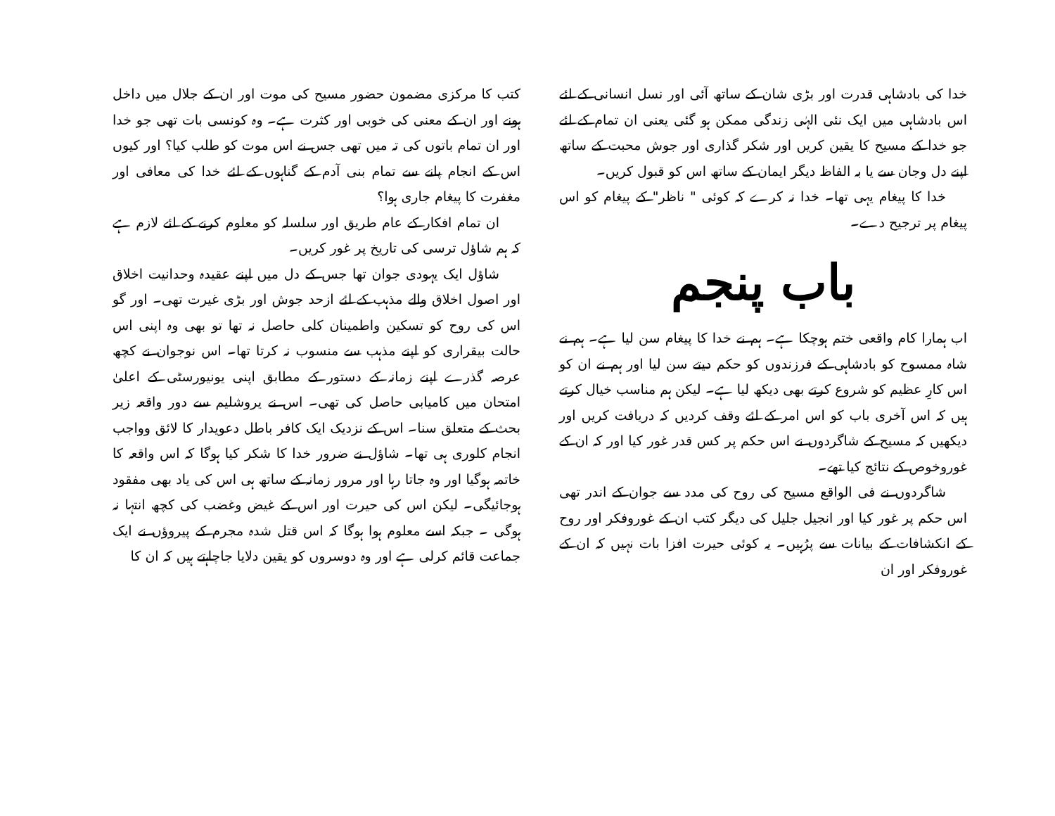خدا کی بادشاہی قدرت اور بڑی شان کے ساتھ آئی اور نسل انسانی کے لئے اس بادشاہی میں ایک نئی الہٰی زندگی ممکن ہو گئی یعنی ان تمام کے لئے جو خدا کے مسیح کا یقین کریں اور شکر گذاری اور جوش محبت کے ساتھ اپنے دل وجان سے یا بہ الفاظ دیگر ایمان کے ساتھ اس کو قبول کریں۔
خدا کا پیغام یہی تھا۔ خدا نہ کرے کہ کوئی " ناظر" کے پیغام کو اس پیغام پر ترجیح دے۔
باب پنجم
اب ہمارا کام واقعی ختم ہوچکا ہے۔ ہم نے خدا کا پیغام سن لیا ہے۔ ہم نے شاہ ممسوح کو بادشاہی کے فرزندوں کو حکم دیتے سن لیا اور ہم نے ان کو اس کارِ عظیم کو شروع کرتے بھی دیکھ لیا ہے۔ لیکن ہم مناسب خیال کرتے ہیں کہ اس آخری باب کو اس امر کے لئے وقف کردیں کہ دریافت کریں اور دیکھیں کہ مسیح کے شاگردوں نے اس حکم پر کس قدر غور کیا اور کہ ان کے غوروخوص کے نتائج کیا تھے۔
شاگردوں نے فی الواقع مسیح کی روح کی مدد سے جوان کے اندر تھی اس حکم پر غور کیا اور انجیل جلیل کی دیگر کتب ان کے غوروفکر اور روح کے انکشافات کے بیانات سے پرُہیں۔ یہ کوئی حیرت افزا بات نہیں کہ ان کے غوروفکر اور ان
کتب کا مرکزی مضمون حضور مسیح کی موت اور ان کے جلال میں داخل ہونے اور ان کے معنی کی خوبی اور کثرت ہے۔ وہ کونسی بات تھی جو خدا اور ان تمام باتوں کی تہ میں تھی جس نے اس موت کو طلب کیا؟ اور کیوں اس کے انجام پانے سے تمام بنی آدم کے گناہوں کے لئے خدا کی معافی اور مغفرت کا پیغام جاری ہوا؟
ان تمام افکار کے عام طریق اور سلسلہ کو معلوم کرنے کے لئے لازم ہے کہ ہم شاؤل ترسی کی تاریخ پر غور کریں۔
شاؤل ایک یہودی جوان تھا جس کے دل میں اپنے عقیدہ وحدانیت اخلاق اور اصول اخلاق والے مذہب کے لئے ازحد جوش اور بڑی غیرت تھی۔ اور گو اس کی روح کو تسکین واطمینان کلی حاصل نہ تھا تو بھی وہ اپنی اس حالت بیقراری کو اپنے مذہب سے منسوب نہ کرتا تھا۔ اس نوجوان نے کچھ عرصہ گذرے اپنے زمانہ کے دستور کے مطابق اپنی یونیورسٹی کے اعلیٰ امتحان میں کامیابی حاصل کی تھی۔ اس نے یروشلیم سے دور واقعہ زیر بحث کے متعلق سنا۔ اس کے نزدیک ایک کافر باطل دعویدار کا لائق وواجب انجام کلوری ہی تھا۔ شاؤل نے ضرور خدا کا شکر کیا ہوگا کہ اس واقعہ کا خاتمہ ہوگیا اور وہ جاتا رہا اور مرور زمانہ کے ساتھ ہی اس کی یاد بھی مفقود ہوجائیگی۔ لیکن اس کی حیرت اور اس کے غیض وغضب کی کچھ انتہا نہ ہوگی ۔ جبکہ اسے معلوم ہوا ہوگا کہ اس قتل شدہ مجرم کے پیروؤں نے ایک جماعت قائم کرلی ہے اور وہ دوسروں کو یقین دلایا جاچاہتے ہیں کہ ان کا